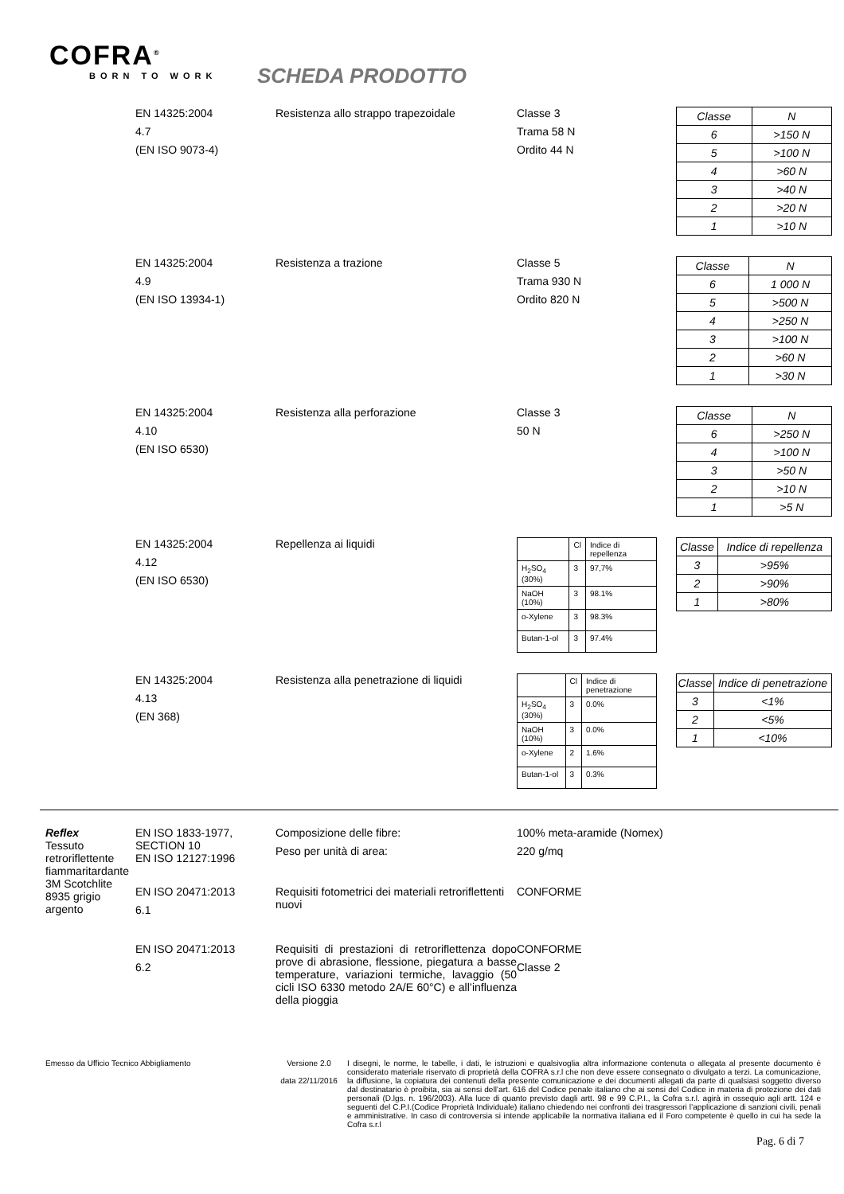COFRA<sup>®</sup>
BORN TO WORK
SCHEDA PRODOTTO
EN 14325:2004
4.7
(EN ISO 9073-4)
Resistenza allo strappo trapezoidale Classe 3
Trama 58 N
Ordito 44 N
| Classe | N |
| 6 | >150 N |
| 5 | >100 N |
| 4 | >60 N |
| 3 | >40 N |
| 2 | >20 N |
| 1 | >10 N |
EN 14325:2004
4.9
(EN ISO 13934-1)
Resistenza a trazione Classe 5
Trama 930 N
Ordito 820 N
| Classe | N |
| 6 | 1 000 N |
| 5 | >500 N |
| 4 | >250 N |
| 3 | >100 N |
| 2 | >60 N |
| 1 | >30 N |
EN 14325:2004
4.10
(EN ISO 6530)
Resistenza alla perforazione Classe 3
50 N
| Classe | N |
| 6 | >250 N |
| 4 | >100 N |
| 3 | >50 N |
| 2 | >10 N |
| 1 | >5 N |
EN 14325:2004
4.12
(EN ISO 6530)
Repellenza ai liquidi
| | Cl | Indice di repellenza |
| H<sub>2</sub>SO<sub>4</sub> (30%) | 3 | 97,7% |
| NaOH (10%) | 3 | 98.1% |
| o-Xylene | 3 | 98.3% |
| Butan-1-ol | 3 | 97.4% |
| Classe | Indice di repellenza |
| 3 | >95% |
| 2 | >90% |
| 1 | >80% |
EN 14325:2004
4.13
(EN 368)
Resistenza alla penetrazione di liquidi
| | Cl | Indice di penetrazione |
| H<sub>2</sub>SO<sub>4</sub> (30%) | 3 | 0.0% |
| NaOH (10%) | 3 | 0.0% |
| o-Xylene | 2 | 1.6% |
| Butan-1-ol | 3 | 0.3% |
| Classe | Indice di penetrazione |
| 3 | <1% |
| 2 | <5% |
| 1 | <10% |
Reflex
Tessuto retroriflettente fiammaritardante 3M Scotchlite 8935 grigio argento
EN ISO 1833-1977, SECTION 10
EN ISO 12127:1996
Composizione delle fibre:
Peso per unità di area:
100% meta-aramide (Nomex)
220 g/mq
EN ISO 20471:2013
6.1
Requisiti fotometrici dei materiali retroriflettenti nuovi
CONFORME
EN ISO 20471:2013
6.2
Requisiti di prestazioni di retroriflettenza dopo prove di abrasione, flessione, piegatura a basse temperature, variazioni termiche, lavaggio (50 cicli ISO 6330 metodo 2A/E 60°C) e all’influenza della pioggia
CONFORME
Classe 2
Emesso da Ufficio Tecnico Abbigliamento Versione 2.0
data 22/11/2016
I disegni, le norme, le tabelle, i dati, le istruzioni e qualsivoglia altra informazione contenuta o allegata al presente documento è considerato materiale riservato di proprietà della COFRA s.r.l che non deve essere consegnato o divulgato a terzi. La comunicazione, la diffusione, la copiatura dei contenuti della presente comunicazione e dei documenti allegati da parte di qualsiasi soggetto diverso dal destinatario è proibita, sia ai sensi dell’art. 616 del Codice penale italiano che ai sensi del Codice in materia di protezione dei dati personali (D.lgs. n. 196/2003). Alla luce di quanto previsto dagli artt. 98 e 99 C.P.I., la Cofra s.r.l. agirà in ossequio agli artt. 124 e seguenti del C.P.I.(Codice Proprietà Individuale) italiano chiedendo nei confronti dei trasgressori l’applicazione di sanzioni civili, penali e amministrative. In caso di controversia si intende applicabile la normativa italiana ed il Foro competente è quello in cui ha sede la Cofra s.r.l
Pag. 6 di 7